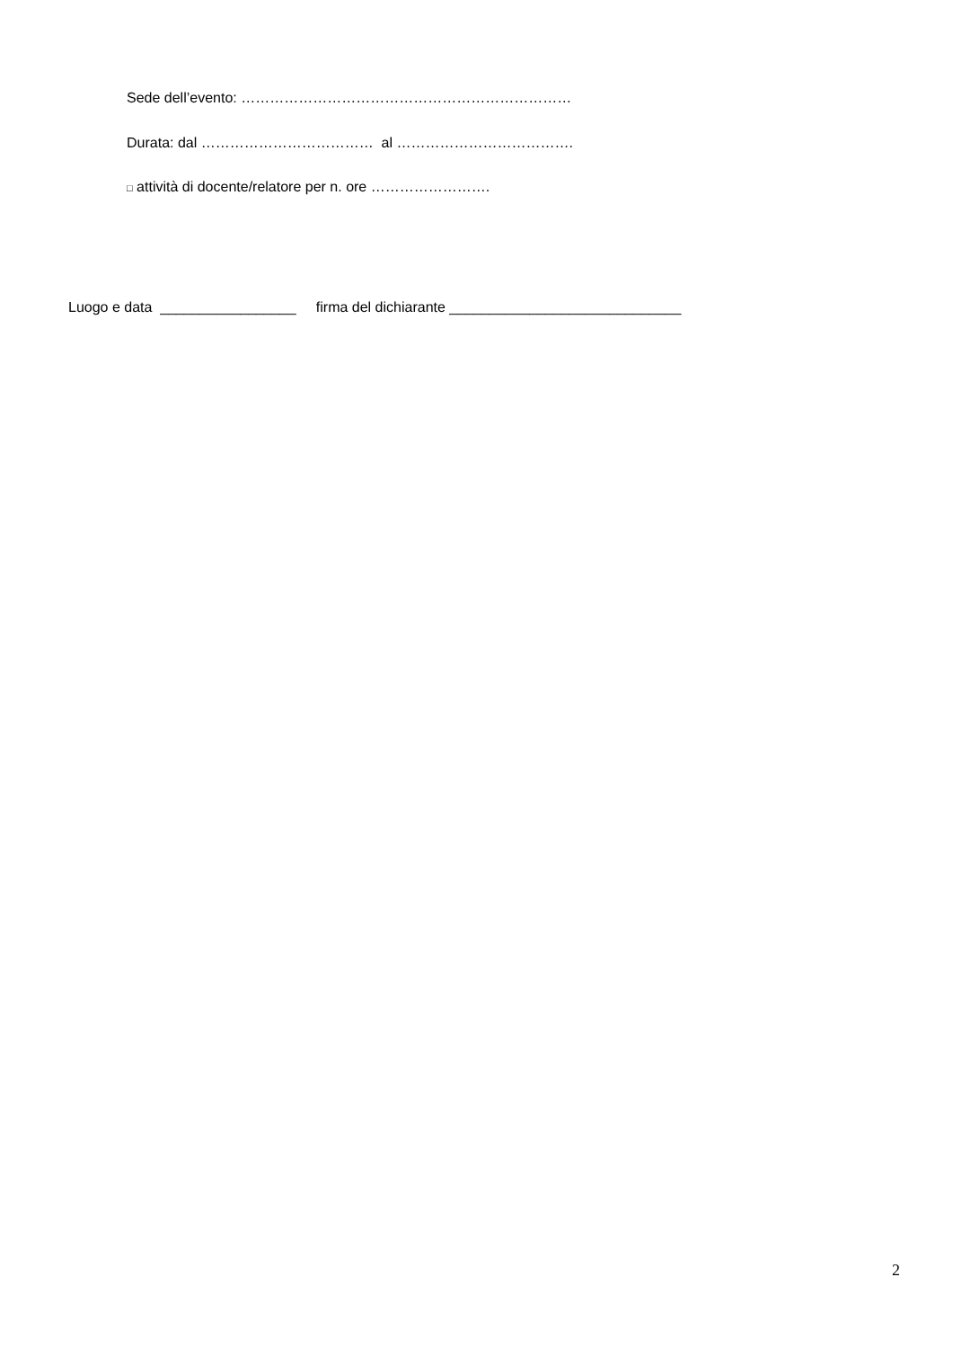Sede dell’evento: ……………………………………………………………
Durata: dal ……………………………… al ……………………………….
□ attività di docente/relatore per n. ore …………………….
Luogo e data _________________ firma del dichiarante _____________________________
2